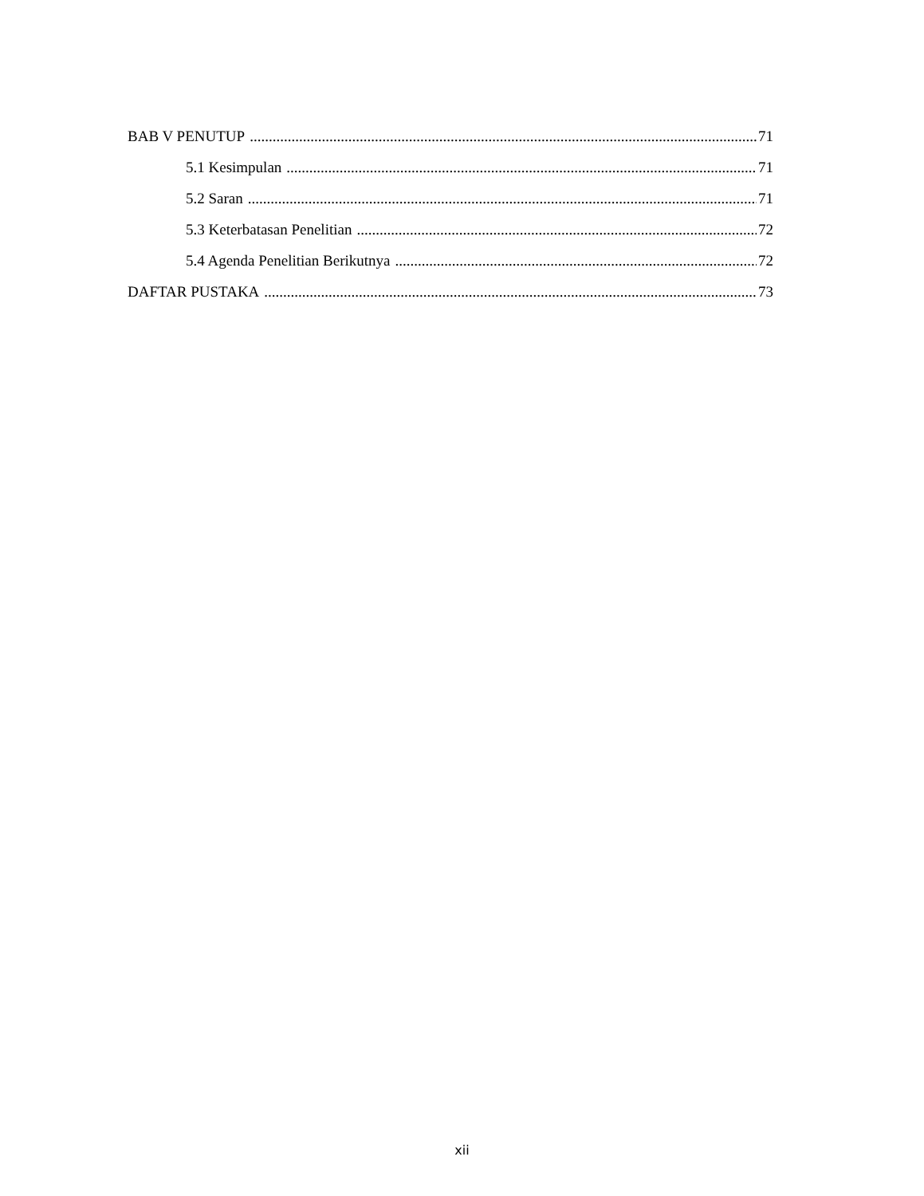BAB V PENUTUP 71
5.1 Kesimpulan 71
5.2 Saran 71
5.3 Keterbatasan Penelitian 72
5.4 Agenda Penelitian Berikutnya 72
DAFTAR PUSTAKA 73
xii